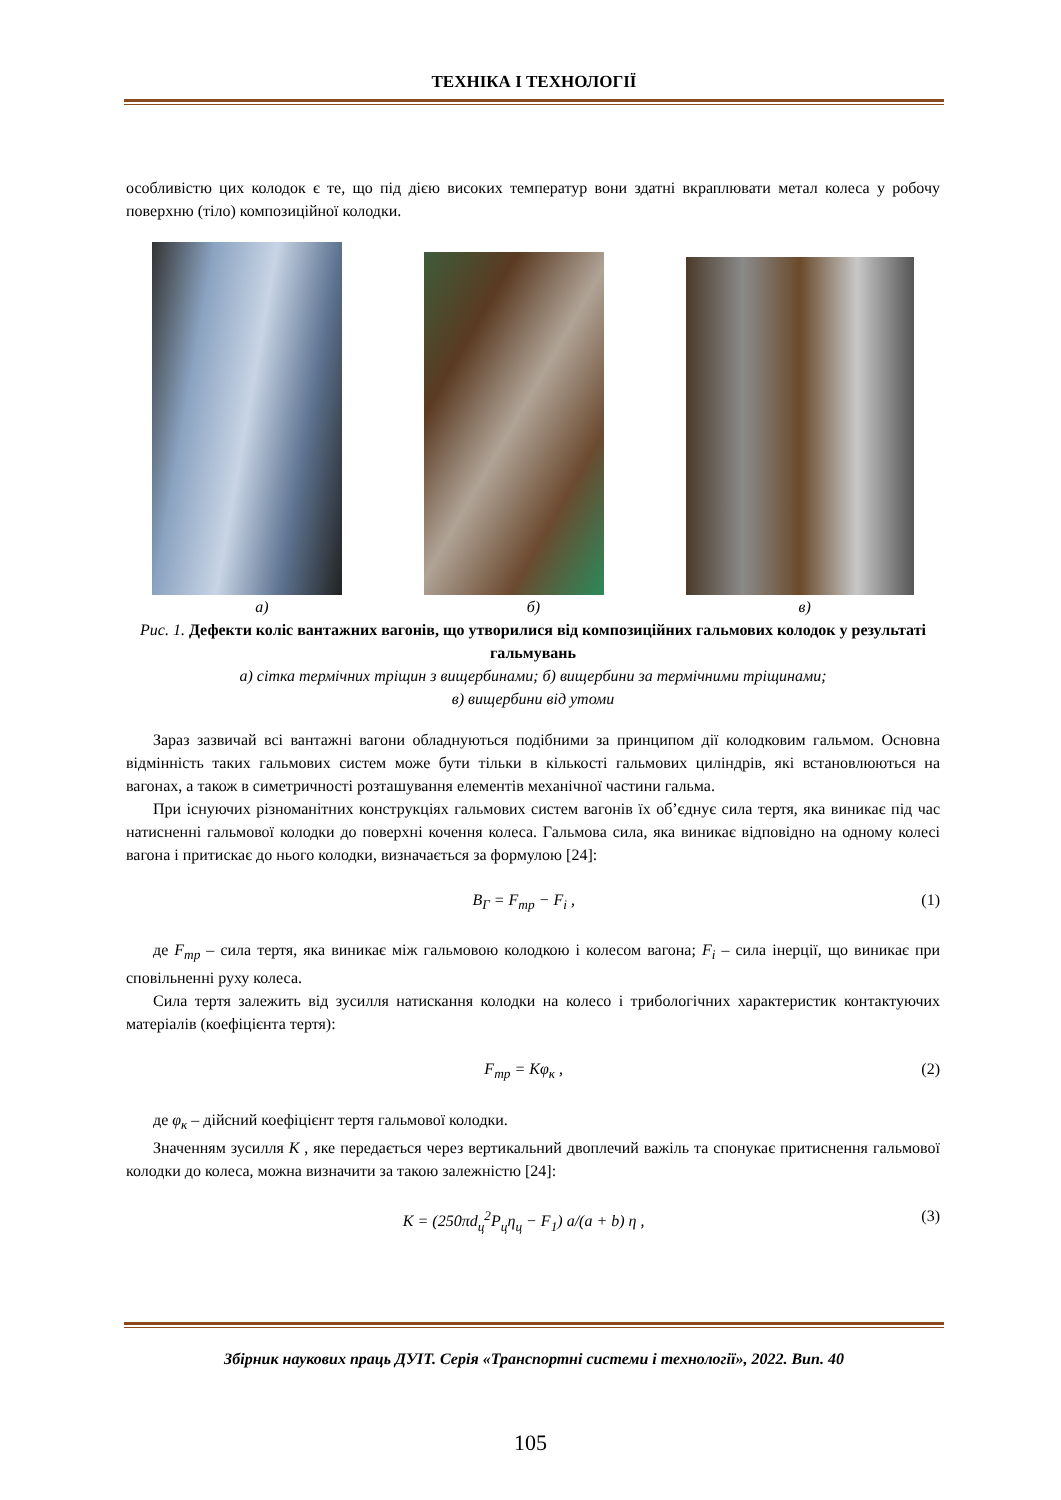ТЕХНІКА І ТЕХНОЛОГІЇ
особливістю цих колодок є те, що під дією високих температур вони здатні вкраплювати метал колеса у робочу поверхню (тіло) композиційної колодки.
а) б) в)
Рис. 1. Дефекти коліс вантажних вагонів, що утворилися від композиційних гальмових колодок у результаті гальмувань
а) сітка термічних тріщин з вищербинами; б) вищербини за термічними тріщинами;
в) вищербини від утоми
Зараз зазвичай всі вантажні вагони обладнуються подібними за принципом дії колодковим гальмом. Основна відмінність таких гальмових систем може бути тільки в кількості гальмових циліндрів, які встановлюються на вагонах, а також в симетричності розташування елементів механічної частини гальма.
При існуючих різноманітних конструкціях гальмових систем вагонів їх об’єднує сила тертя, яка виникає під час натисненні гальмової колодки до поверхні кочення колеса. Гальмова сила, яка виникає відповідно на одному колесі вагона і притискає до нього колодки, визначається за формулою [24]:
B<sub>Г</sub> = F<sub>тр</sub> − F<sub>i</sub> , (1)
де F<sub>тр</sub> – сила тертя, яка виникає між гальмовою колодкою і колесом вагона; F<sub>i</sub> – сила інерції, що виникає при сповільненні руху колеса.
Сила тертя залежить від зусилля натискання колодки на колесо і трибологічних характеристик контактуючих матеріалів (коефіцієнта тертя):
F<sub>тр</sub> = Kφ<sub>к</sub> , (2)
де φ<sub>к</sub> – дійсний коефіцієнт тертя гальмової колодки.
Значенням зусилля K , яке передається через вертикальний двоплечий важіль та спонукає притиснення гальмової колодки до колеса, можна визначити за такою залежністю [24]:
K = (250πd<sub>ц</sub><sup>2</sup>P<sub>ц</sub>η<sub>ц</sub> − F<sub>1</sub>) a/(a + b) η , (3)
Збірник наукових праць ДУІТ. Серія «Транспортні системи і технології», 2022. Вип. 40
105